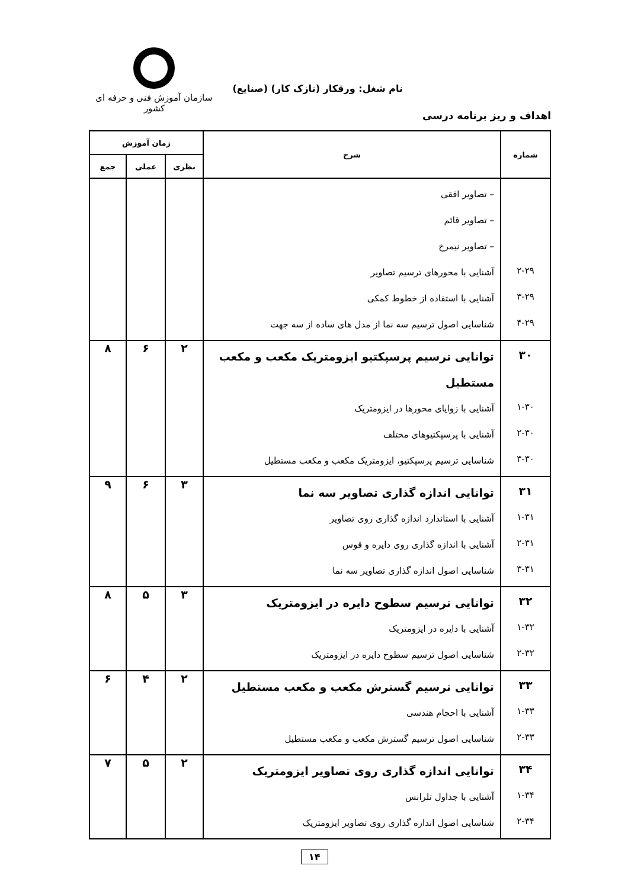سازمان آموزش فنی و حرفه ای کشور
نام شغل: ورقکار (نازک کار) (صنایع)
اهداف و ریز برنامه درسی
| شماره | شرح | زمان آموزش | | |
| --- | --- | --- | --- | --- |
| | | نظری | عملی | جمع |
| ۲-۲۹ ۳-۲۹ ۴-۲۹ | – تصاویر افقی – تصاویر قائم – تصاویر نیمرخ آشنایی با محورهای ترسیم تصاویر آشنایی با استفاده از خطوط کمکی شناسایی اصول ترسیم سه نما از مدل های ساده از سه جهت | | | |
| ۳۰ ۱-۳۰ ۲-۳۰ ۳-۳۰ | توانایی ترسیم پرسپکتیو ایزومتریک مکعب و مکعب مستطیل آشنایی با زوایای محورها در ایزومتریک آشنایی با پرسپکتیوهای مختلف شناسایی ترسیم پرسپکتیو، ایزومتریک مکعب و مکعب مستطیل | ۲ | ۶ | ۸ |
| ۳۱ ۱-۳۱ ۲-۳۱ ۳-۳۱ | توانایی اندازه گذاری تصاویر سه نما آشنایی با استاندارد اندازه گذاری روی تصاویر آشنایی با اندازه گذاری روی دایره و قوس شناسایی اصول اندازه گذاری تصاویر سه نما | ۳ | ۶ | ۹ |
| ۳۲ ۱-۳۲ ۲-۳۲ | توانایی ترسیم سطوح دایره در ایزومتریک آشنایی با دایره در ایزومتریک شناسایی اصول ترسیم سطوح دایره در ایزومتریک | ۳ | ۵ | ۸ |
| ۳۳ ۱-۳۳ ۲-۳۳ | توانایی ترسیم گسترش مکعب و مکعب مستطیل آشنایی با احجام هندسی شناسایی اصول ترسیم گسترش مکعب و مکعب مستطیل | ۲ | ۴ | ۶ |
| ۳۴ ۱-۳۴ ۲-۳۴ | توانایی اندازه گذاری روی تصاویر ایزومتریک آشنایی با جداول تلرانس شناسایی اصول اندازه گذاری روی تصاویر ایزومتریک | ۲ | ۵ | ۷ |
۱۴